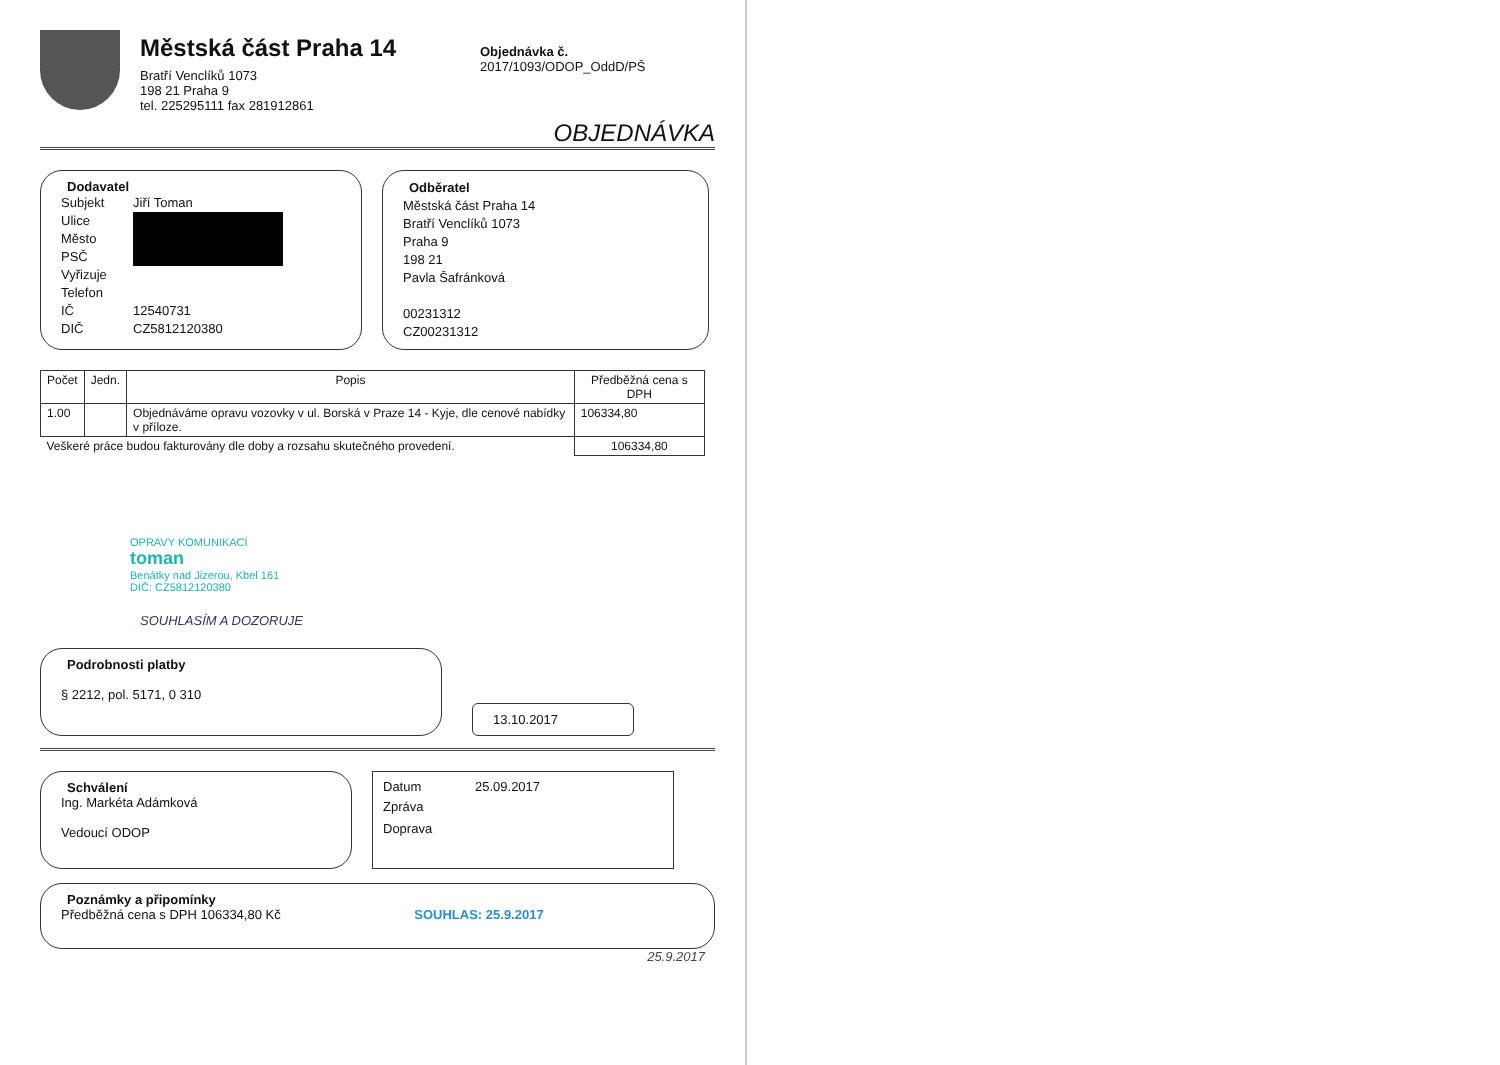Městská část Praha 14
Bratří Venclíků 1073
198 21 Praha 9
tel. 225295111 fax 281912861
Objednávka č.
2017/1093/ODOP_OddD/PŠ
OBJEDNÁVKA
Dodavatel
Subjekt Jiří Toman
Ulice
Město
PSČ
Vyřizuje
Telefon
IČ 12540731
DIČ CZ5812120380
Odběratel
Městská část Praha 14
Bratří Venclíků 1073
Praha 9
198 21
Pavla Šafránková
00231312
CZ00231312
| Počet | Jedn. | Popis | Předběžná cena s DPH |
| --- | --- | --- | --- |
| 1.00 | | Objednáváme opravu vozovky v ul. Borská v Praze 14 - Kyje, dle cenové nabídky v příloze. | 106334,80 |
| Veškeré práce budou fakturovány dle doby a rozsahu skutečného provedení. | | | 106334,80 |
OPRAVY KOMUNIKACÍ
toman
Benátky nad Jizerou, Kbel 161
DIČ: CZ5812120380
SOUHLASÍM A DOZORUJE
Podrobnosti platby
§ 2212, pol. 5171, 0 310
13.10.2017
Schválení
Ing. Markéta Adámková
Vedoucí ODOP
Datum 25.09.2017
Zpráva
Doprava
Poznámky a připomínky
Předběžná cena s DPH 106334,80 Kč SOUHLAS: 25.9.2017
25.9.2017